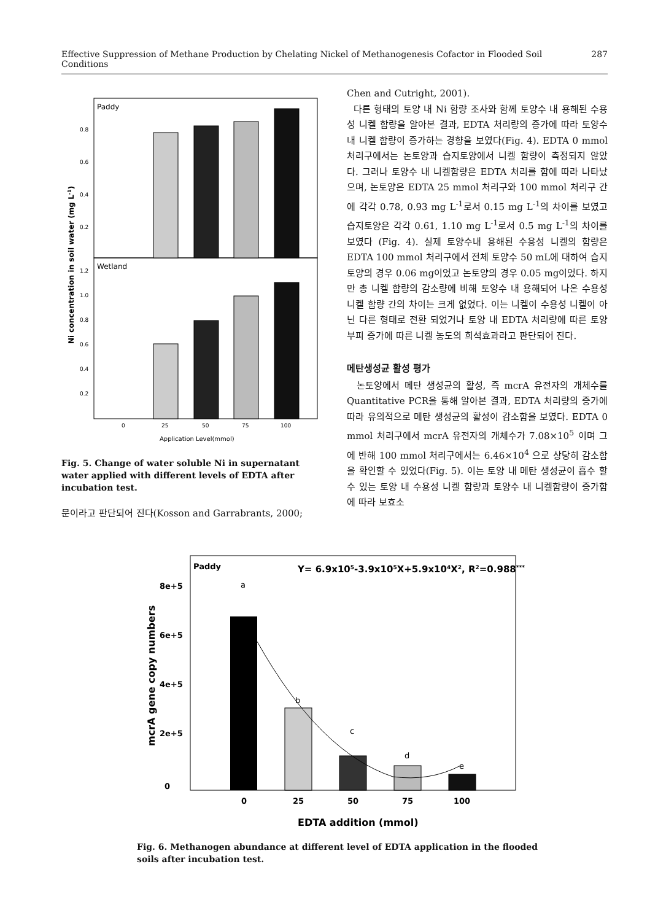Effective Suppression of Methane Production by Chelating Nickel of Methanogenesis Cofactor in Flooded Soil Conditions 287
Paddy
Wetland
0.8
0.6
0.4
0.2
1.2
1.0
0.8
0.6
0.4
0.2
0
25
50
75
100
Application Level(mmol)
Ni concentration in soil water (mg L-1)
Fig. 5. Change of water soluble Ni in supernatant water applied with different levels of EDTA after incubation test.
문이라고 판단되어 진다(Kosson and Garrabrants, 2000;
Chen and Cutright, 2001).
다른 형태의 토양 내 Ni 함량 조사와 함께 토양수 내 용해된 수용성 니켈 함량을 알아본 결과, EDTA 처리량의 증가에 따라 토양수 내 니켈 함량이 증가하는 경향을 보였다(Fig. 4). EDTA 0 mmol 처리구에서는 논토양과 습지토양에서 니켈 함량이 측정되지 않았다. 그러나 토양수 내 니켈함량은 EDTA 처리를 함에 따라 나타났으며, 논토양은 EDTA 25 mmol 처리구와 100 mmol 처리구 간에 각각 0.78, 0.93 mg L<sup>-1</sup>로서 0.15 mg L<sup>-1</sup>의 차이를 보였고 습지토양은 각각 0.61, 1.10 mg L<sup>-1</sup>로서 0.5 mg L<sup>-1</sup>의 차이를 보였다 (Fig. 4). 실제 토양수내 용해된 수용성 니켈의 함량은 EDTA 100 mmol 처리구에서 전체 토양수 50 mL에 대하여 습지토양의 경우 0.06 mg이었고 논토양의 경우 0.05 mg이었다. 하지만 총 니켈 함량의 감소량에 비해 토양수 내 용해되어 나온 수용성 니켈 함량 간의 차이는 크게 없었다. 이는 니켈이 수용성 니켈이 아닌 다른 형태로 전환 되었거나 토양 내 EDTA 처리량에 따른 토양부피 증가에 따른 니켈 농도의 희석효과라고 판단되어 진다.
메탄생성균 활성 평가
논토양에서 메탄 생성균의 활성, 즉 mcrA 유전자의 개체수를 Quantitative PCR을 통해 알아본 결과, EDTA 처리량의 증가에 따라 유의적으로 메탄 생성균의 활성이 감소함을 보였다. EDTA 0 mmol 처리구에서 mcrA 유전자의 개체수가 7.08×10<sup>5</sup> 이며 그에 반해 100 mmol 처리구에서는 6.46×10<sup>4</sup> 으로 상당히 감소함을 확인할 수 있었다(Fig. 5). 이는 토양 내 메탄 생성균이 흡수 할 수 있는 토양 내 수용성 니켈 함량과 토양수 내 니켈함량이 증가함에 따라 보효소
Paddy
Y= 6.9x105-3.9x105X+5.9x104X2, R2=0.988***
a
b
c
d
e
8e+5
6e+5
4e+5
2e+5
0
0
25
50
75
100
EDTA addition (mmol)
mcrA gene copy numbers
Fig. 6. Methanogen abundance at different level of EDTA application in the flooded soils after incubation test.